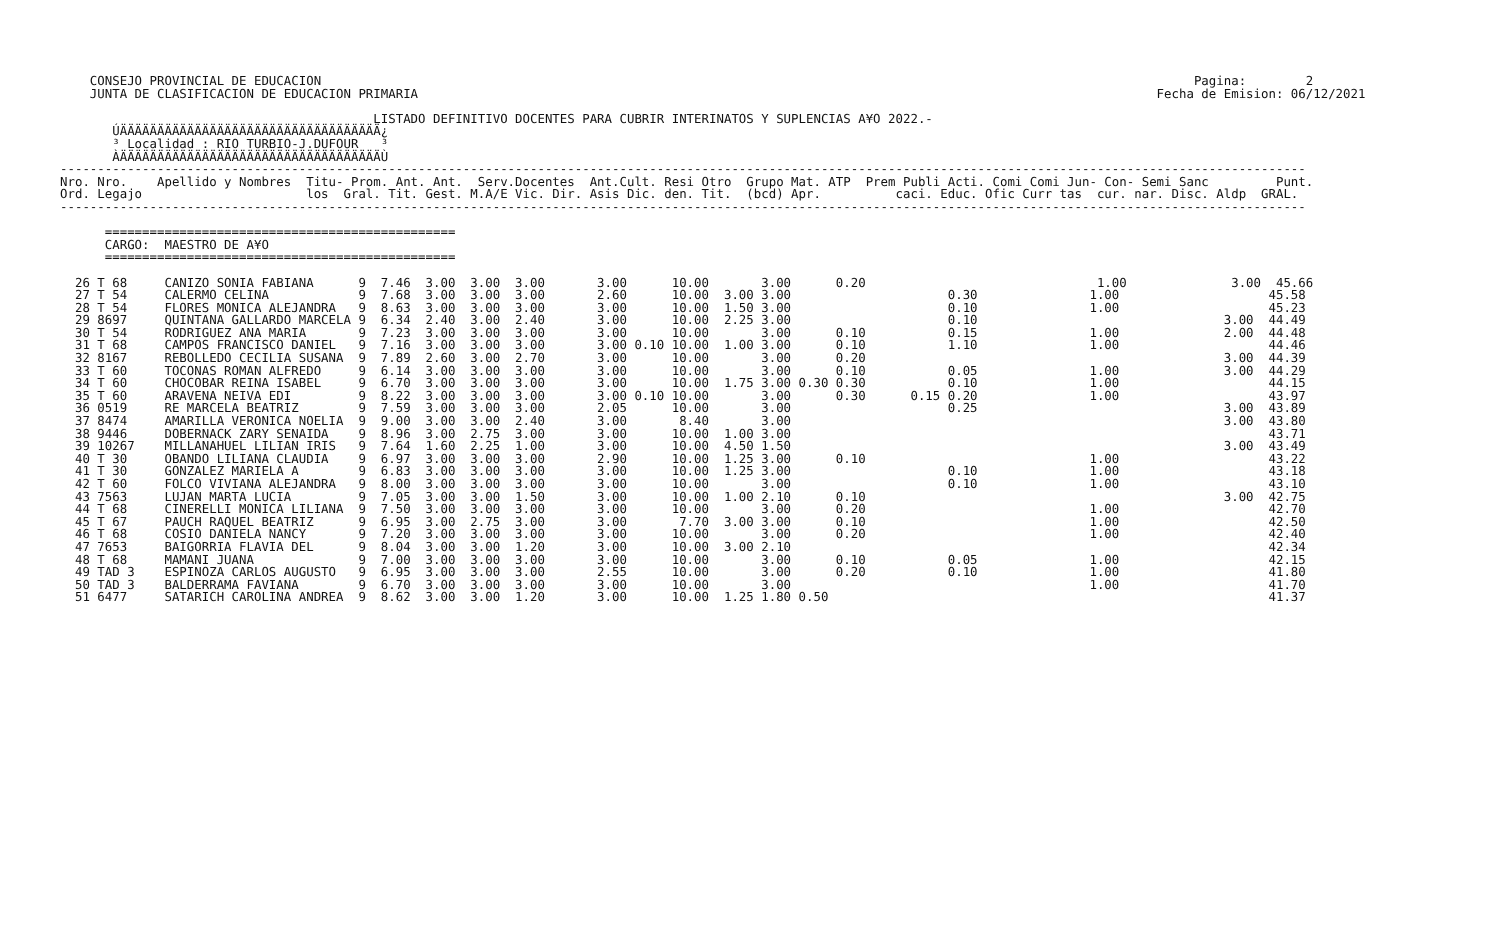CONSEJO PROVINCIAL DE EDUCACION                                                                                                                     Pagina:        2
    JUNTA DE CLASIFICACION DE EDUCACION PRIMARIA                                                                                                   Fecha de Emision: 06/12/2021

                                          LISTADO DEFINITIVO DOCENTES PARA CUBRIR INTERINATOS Y SUPLENCIAS A¥O 2022.-
       ÚÄÄÄÄÄÄÄÄÄÄÄÄÄÄÄÄÄÄÄÄÄÄÄÄÄÄÄÄÄÄÄÄÄÄÄ¿
       ³ Localidad : RIO TURBIO-J.DUFOUR   ³
       ÀÄÄÄÄÄÄÄÄÄÄÄÄÄÄÄÄÄÄÄÄÄÄÄÄÄÄÄÄÄÄÄÄÄÄÄÙ
-----------------------------------------------------------------------------------------------------------------------------------------------------------------------
Nro. Nro.    Apellido y Nombres  Titu- Prom. Ant. Ant.  Serv.Docentes  Ant.Cult. Resi Otro  Grupo Mat. ATP  Prem Publi Acti. Comi Comi Jun- Con- Semi Sanc         Punt.
Ord. Legajo                      los  Gral. Tit. Gest. M.A/E Vic. Dir. Asis Dic. den. Tit.  (bcd) Apr.          caci. Educ. Ofic Curr tas  cur. nar. Disc. Aldp  GRAL.
-----------------------------------------------------------------------------------------------------------------------------------------------------------------------

      ===============================================
      CARGO:  MAESTRO DE A¥O
      ===============================================

  26 T 68     CANIZO SONIA FABIANA      9  7.46  3.00  3.00  3.00       3.00      10.00       3.00      0.20                               1.00              3.00  45.66
  27 T 54     CALERMO CELINA            9  7.68  3.00  3.00  3.00       2.60      10.00  3.00 3.00                     0.30               1.00                    45.58
  28 T 54     FLORES MONICA ALEJANDRA   9  8.63  3.00  3.00  3.00       3.00      10.00  1.50 3.00                     0.10               1.00                    45.23
  29 8697     QUINTANA GALLARDO MARCELA 9  6.34  2.40  3.00  2.40       3.00      10.00  2.25 3.00                     0.10                                 3.00  44.49
  30 T 54     RODRIGUEZ ANA MARIA       9  7.23  3.00  3.00  3.00       3.00      10.00       3.00      0.10           0.15               1.00              2.00  44.48
  31 T 68     CAMPOS FRANCISCO DANIEL   9  7.16  3.00  3.00  3.00       3.00 0.10 10.00  1.00 3.00      0.10           1.10               1.00                    44.46
  32 8167     REBOLLEDO CECILIA SUSANA  9  7.89  2.60  3.00  2.70       3.00      10.00       3.00      0.20                                                3.00  44.39
  33 T 60     TOCONAS ROMAN ALFREDO     9  6.14  3.00  3.00  3.00       3.00      10.00       3.00      0.10           0.05               1.00              3.00  44.29
  34 T 60     CHOCOBAR REINA ISABEL     9  6.70  3.00  3.00  3.00       3.00      10.00  1.75 3.00 0.30 0.30           0.10               1.00                    44.15
  35 T 60     ARAVENA NEIVA EDI         9  8.22  3.00  3.00  3.00       3.00 0.10 10.00       3.00      0.30      0.15 0.20               1.00                    43.97
  36 0519     RE MARCELA BEATRIZ        9  7.59  3.00  3.00  3.00       2.05      10.00       3.00                     0.25                                 3.00  43.89
  37 8474     AMARILLA VERONICA NOELIA  9  9.00  3.00  3.00  2.40       3.00       8.40       3.00                                                          3.00  43.80
  38 9446     DOBERNACK ZARY SENAIDA    9  8.96  3.00  2.75  3.00       3.00      10.00  1.00 3.00                                                                43.71
  39 10267    MILLANAHUEL LILIAN IRIS   9  7.64  1.60  2.25  1.00       3.00      10.00  4.50 1.50                                                          3.00  43.49
  40 T 30     OBANDO LILIANA CLAUDIA    9  6.97  3.00  3.00  3.00       2.90      10.00  1.25 3.00      0.10                              1.00                    43.22
  41 T 30     GONZALEZ MARIELA A        9  6.83  3.00  3.00  3.00       3.00      10.00  1.25 3.00                     0.10               1.00                    43.18
  42 T 60     FOLCO VIVIANA ALEJANDRA   9  8.00  3.00  3.00  3.00       3.00      10.00       3.00                     0.10               1.00                    43.10
  43 7563     LUJAN MARTA LUCIA         9  7.05  3.00  3.00  1.50       3.00      10.00  1.00 2.10      0.10                                                3.00  42.75
  44 T 68     CINERELLI MONICA LILIANA  9  7.50  3.00  3.00  3.00       3.00      10.00       3.00      0.20                              1.00                    42.70
  45 T 67     PAUCH RAQUEL BEATRIZ      9  6.95  3.00  2.75  3.00       3.00       7.70  3.00 3.00      0.10                              1.00                    42.50
  46 T 68     COSIO DANIELA NANCY       9  7.20  3.00  3.00  3.00       3.00      10.00       3.00      0.20                              1.00                    42.40
  47 7653     BAIGORRIA FLAVIA DEL      9  8.04  3.00  3.00  1.20       3.00      10.00  3.00 2.10                                                                42.34
  48 T 68     MAMANI JUANA              9  7.00  3.00  3.00  3.00       3.00      10.00       3.00      0.10           0.05               1.00                    42.15
  49 TAD 3    ESPINOZA CARLOS AUGUSTO   9  6.95  3.00  3.00  3.00       2.55      10.00       3.00      0.20           0.10               1.00                    41.80
  50 TAD 3    BALDERRAMA FAVIANA        9  6.70  3.00  3.00  3.00       3.00      10.00       3.00                                        1.00                    41.70
  51 6477     SATARICH CAROLINA ANDREA  9  8.62  3.00  3.00  1.20       3.00      10.00  1.25 1.80 0.50                                                           41.37